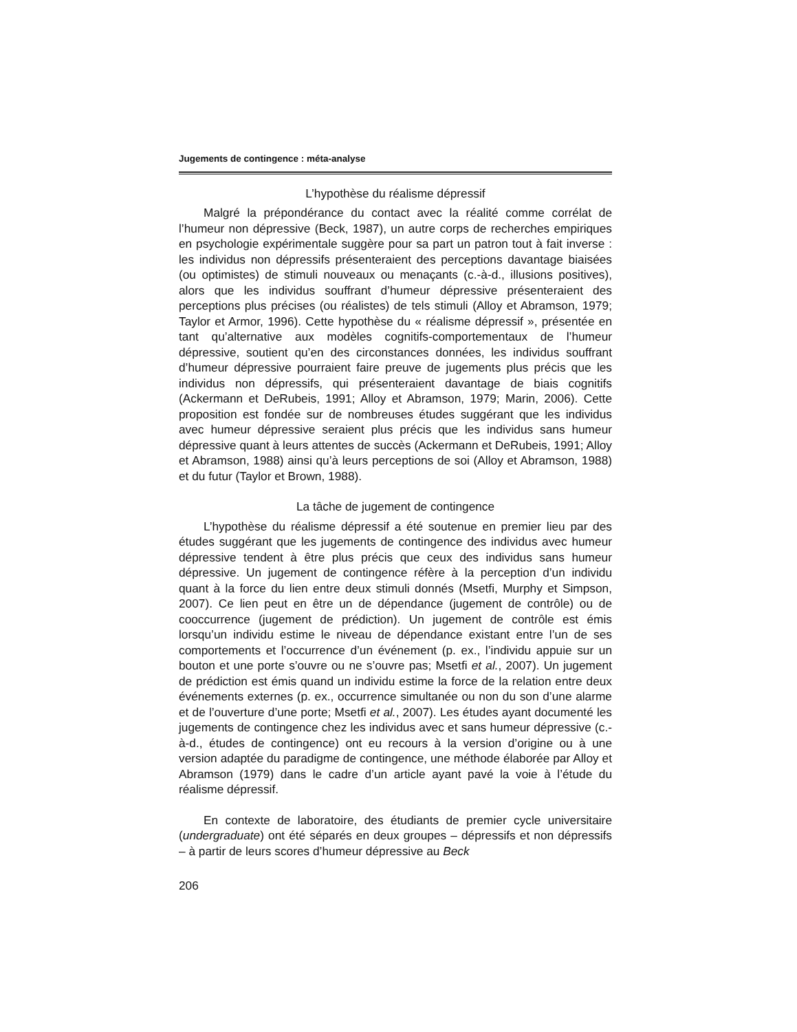Jugements de contingence : méta-analyse
L’hypothèse du réalisme dépressif
Malgré la prépondérance du contact avec la réalité comme corrélat de l’humeur non dépressive (Beck, 1987), un autre corps de recherches empiriques en psychologie expérimentale suggère pour sa part un patron tout à fait inverse : les individus non dépressifs présenteraient des perceptions davantage biaisées (ou optimistes) de stimuli nouveaux ou menaçants (c.-à-d., illusions positives), alors que les individus souffrant d’humeur dépressive présenteraient des perceptions plus précises (ou réalistes) de tels stimuli (Alloy et Abramson, 1979; Taylor et Armor, 1996). Cette hypothèse du « réalisme dépressif », présentée en tant qu’alternative aux modèles cognitifs-comportementaux de l’humeur dépressive, soutient qu’en des circonstances données, les individus souffrant d’humeur dépressive pourraient faire preuve de jugements plus précis que les individus non dépressifs, qui présenteraient davantage de biais cognitifs (Ackermann et DeRubeis, 1991; Alloy et Abramson, 1979; Marin, 2006). Cette proposition est fondée sur de nombreuses études suggérant que les individus avec humeur dépressive seraient plus précis que les individus sans humeur dépressive quant à leurs attentes de succès (Ackermann et DeRubeis, 1991; Alloy et Abramson, 1988) ainsi qu’à leurs perceptions de soi (Alloy et Abramson, 1988) et du futur (Taylor et Brown, 1988).
La tâche de jugement de contingence
L’hypothèse du réalisme dépressif a été soutenue en premier lieu par des études suggérant que les jugements de contingence des individus avec humeur dépressive tendent à être plus précis que ceux des individus sans humeur dépressive. Un jugement de contingence réfère à la perception d’un individu quant à la force du lien entre deux stimuli donnés (Msetfi, Murphy et Simpson, 2007). Ce lien peut en être un de dépendance (jugement de contrôle) ou de cooccurrence (jugement de prédiction). Un jugement de contrôle est émis lorsqu’un individu estime le niveau de dépendance existant entre l’un de ses comportements et l’occurrence d’un événement (p. ex., l’individu appuie sur un bouton et une porte s’ouvre ou ne s’ouvre pas; Msetfi et al., 2007). Un jugement de prédiction est émis quand un individu estime la force de la relation entre deux événements externes (p. ex., occurrence simultanée ou non du son d’une alarme et de l’ouverture d’une porte; Msetfi et al., 2007). Les études ayant documenté les jugements de contingence chez les individus avec et sans humeur dépressive (c.-à-d., études de contingence) ont eu recours à la version d’origine ou à une version adaptée du paradigme de contingence, une méthode élaborée par Alloy et Abramson (1979) dans le cadre d’un article ayant pavé la voie à l’étude du réalisme dépressif.
En contexte de laboratoire, des étudiants de premier cycle universitaire (undergraduate) ont été séparés en deux groupes – dépressifs et non dépressifs – à partir de leurs scores d’humeur dépressive au Beck
206